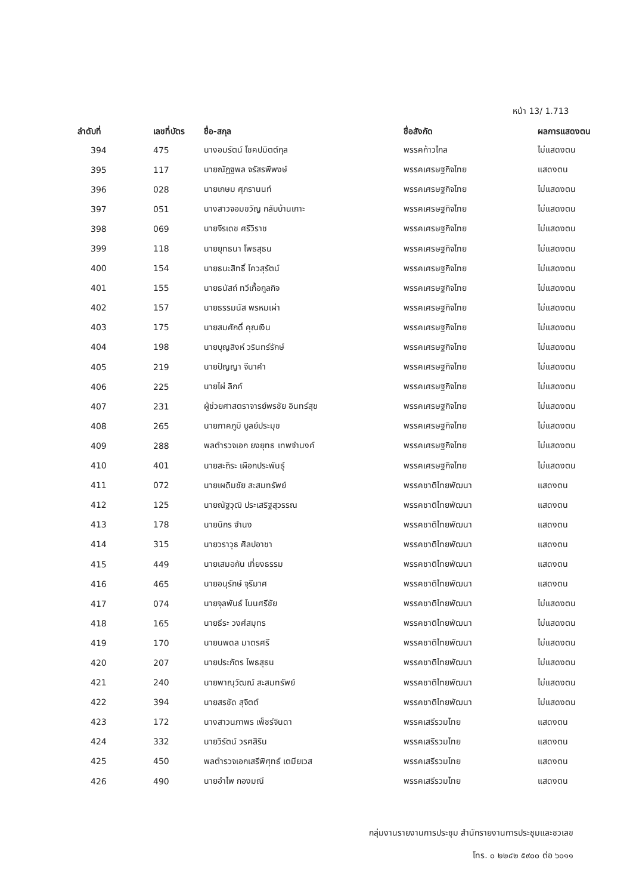หน้า 13/ 1.713
| ลำดับที่ | เลขที่บัตร | ชื่อ-สกุล | ชื่อสังกัด | ผลการแสดงตน |
| --- | --- | --- | --- | --- |
| 394 | 475 | นางอมรัตน์ โชคปมิตต์กุล | พรรคก้าวไกล | ไม่แสดงตน |
| 395 | 117 | นายณัฏฐพล จรัสรพีพงษ์ | พรรคเศรษฐกิจไทย | แสดงตน |
| 396 | 028 | นายเกษม ศุภรานนท์ | พรรคเศรษฐกิจไทย | ไม่แสดงตน |
| 397 | 051 | นางสาวจอมขวัญ กลับบ้านเกาะ | พรรคเศรษฐกิจไทย | ไม่แสดงตน |
| 398 | 069 | นายจีรเดช ศรีวิราช | พรรคเศรษฐกิจไทย | ไม่แสดงตน |
| 399 | 118 | นายยุทธนา โพธสุธน | พรรคเศรษฐกิจไทย | ไม่แสดงตน |
| 400 | 154 | นายธนะสิทธิ์ โควสุรัตน์ | พรรคเศรษฐกิจไทย | ไม่แสดงตน |
| 401 | 155 | นายธนัสถ์ ทวีเกื้อกูลกิจ | พรรคเศรษฐกิจไทย | ไม่แสดงตน |
| 402 | 157 | นายธรรมนัส พรหมเผ่า | พรรคเศรษฐกิจไทย | ไม่แสดงตน |
| 403 | 175 | นายสมศักดิ์ คุณเงิน | พรรคเศรษฐกิจไทย | ไม่แสดงตน |
| 404 | 198 | นายบุญสิงห์ วรินทร์รักษ์ | พรรคเศรษฐกิจไทย | ไม่แสดงตน |
| 405 | 219 | นายปัญญา จีนาคำ | พรรคเศรษฐกิจไทย | ไม่แสดงตน |
| 406 | 225 | นายไผ่ ลิกค์ | พรรคเศรษฐกิจไทย | ไม่แสดงตน |
| 407 | 231 | ผู้ช่วยศาสตราจารย์พรชัย อินทร์สุข | พรรคเศรษฐกิจไทย | ไม่แสดงตน |
| 408 | 265 | นายภาคภูมิ บูลย์ประมุข | พรรคเศรษฐกิจไทย | ไม่แสดงตน |
| 409 | 288 | พลตำรวจเอก ยงยุทธ เทพจำนงค์ | พรรคเศรษฐกิจไทย | ไม่แสดงตน |
| 410 | 401 | นายสะถิระ เผือกประพันธุ์ | พรรคเศรษฐกิจไทย | ไม่แสดงตน |
| 411 | 072 | นายเผดิมชัย สะสมทรัพย์ | พรรคชาติไทยพัฒนา | แสดงตน |
| 412 | 125 | นายณัฐวุฒิ ประเสริฐสุวรรณ | พรรคชาติไทยพัฒนา | แสดงตน |
| 413 | 178 | นายนิกร จำนง | พรรคชาติไทยพัฒนา | แสดงตน |
| 414 | 315 | นายวราวุธ ศิลปอาชา | พรรคชาติไทยพัฒนา | แสดงตน |
| 415 | 449 | นายเสมอกัน เที่ยงธรรม | พรรคชาติไทยพัฒนา | แสดงตน |
| 416 | 465 | นายอนุรักษ์ จุรีมาศ | พรรคชาติไทยพัฒนา | แสดงตน |
| 417 | 074 | นายจุลพันธ์ โนนศรีชัย | พรรคชาติไทยพัฒนา | ไม่แสดงตน |
| 418 | 165 | นายธีระ วงศ์สมุทร | พรรคชาติไทยพัฒนา | ไม่แสดงตน |
| 419 | 170 | นายนพดล มาตรศรี | พรรคชาติไทยพัฒนา | ไม่แสดงตน |
| 420 | 207 | นายประภัตร โพธสุธน | พรรคชาติไทยพัฒนา | ไม่แสดงตน |
| 421 | 240 | นายพาณุวัฒณ์ สะสมทรัพย์ | พรรคชาติไทยพัฒนา | ไม่แสดงตน |
| 422 | 394 | นายสรชัด สุจิตต์ | พรรคชาติไทยพัฒนา | ไม่แสดงตน |
| 423 | 172 | นางสาวนภาพร เพ็ชร์จินดา | พรรคเสรีรวมไทย | แสดงตน |
| 424 | 332 | นายวิรัตน์ วรศสิริน | พรรคเสรีรวมไทย | แสดงตน |
| 425 | 450 | พลตำรวจเอกเสรีพิศุทธ์ เตมียเวส | พรรคเสรีรวมไทย | แสดงตน |
| 426 | 490 | นายอำไพ กองมณี | พรรคเสรีรวมไทย | แสดงตน |
กลุ่มงานรายงานการประชุม สำนักรายงานการประชุมและชวเลข
โทร. ๐ ๒๒๔๒ ๕๙๐๐ ต่อ ๖๐๑๑